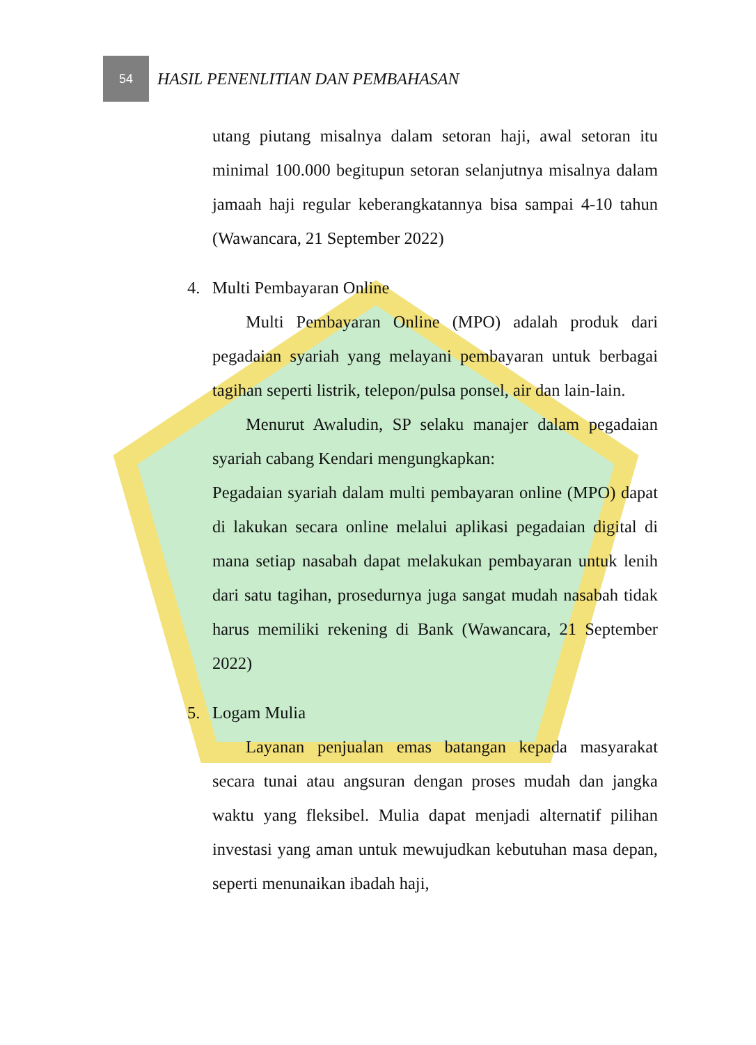54
HASIL PENENLITIAN DAN PEMBAHASAN
utang piutang misalnya dalam setoran haji, awal setoran itu minimal 100.000 begitupun setoran selanjutnya misalnya dalam jamaah haji regular keberangkatannya bisa sampai 4-10 tahun (Wawancara, 21 September 2022)
4. Multi Pembayaran Online
Multi Pembayaran Online (MPO) adalah produk dari pegadaian syariah yang melayani pembayaran untuk berbagai tagihan seperti listrik, telepon/pulsa ponsel, air dan lain-lain.
Menurut Awaludin, SP selaku manajer dalam pegadaian syariah cabang Kendari mengungkapkan:
Pegadaian syariah dalam multi pembayaran online (MPO) dapat di lakukan secara online melalui aplikasi pegadaian digital di mana setiap nasabah dapat melakukan pembayaran untuk lenih dari satu tagihan, prosedurnya juga sangat mudah nasabah tidak harus memiliki rekening di Bank (Wawancara, 21 September 2022)
5. Logam Mulia
Layanan penjualan emas batangan kepada masyarakat secara tunai atau angsuran dengan proses mudah dan jangka waktu yang fleksibel. Mulia dapat menjadi alternatif pilihan investasi yang aman untuk mewujudkan kebutuhan masa depan, seperti menunaikan ibadah haji,